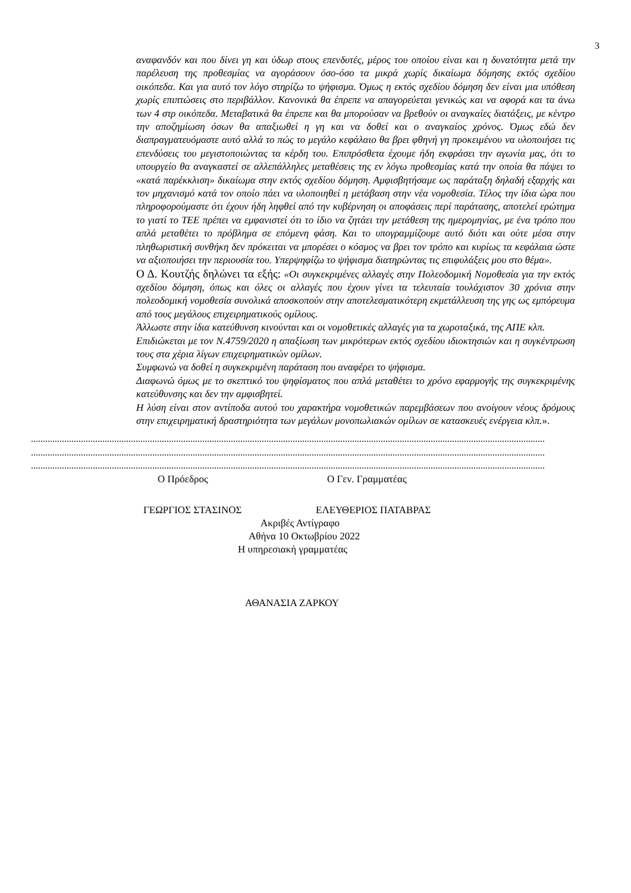3
αναφανδόν και που δίνει γη και ύδωρ στους επενδυτές, μέρος του οποίου είναι και η δυνατότητα μετά την παρέλευση της προθεσμίας να αγοράσουν όσο-όσο τα μικρά χωρίς δικαίωμα δόμησης εκτός σχεδίου οικόπεδα. Και για αυτό τον λόγο στηρίζω το ψήφισμα. Όμως η εκτός σχεδίου δόμηση δεν είναι μια υπόθεση χωρίς επιπτώσεις στο περιβάλλον. Κανονικά θα έπρεπε να απαγορεύεται γενικώς και να αφορά και τα άνω των 4 στρ οικόπεδα. Μεταβατικά θα έπρεπε και θα μπορούσαν να βρεθούν οι αναγκαίες διατάξεις, με κέντρο την αποζημίωση όσων θα απαξιωθεί η γη και να δοθεί και ο αναγκαίος χρόνος. Όμως εδώ δεν διαπραγματευόμαστε αυτό αλλά το πώς το μεγάλο κεφάλαιο θα βρει φθηνή γη προκειμένου να υλοποιήσει τις επενδύσεις του μεγιστοποιώντας τα κέρδη του. Επιπρόσθετα έχουμε ήδη εκφράσει την αγωνία μας, ότι το υπουργείο θα αναγκαστεί σε αλλεπάλληλες μεταθέσεις της εν λόγω προθεσμίας κατά την οποία θα πάψει το «κατά παρέκκλιση» δικαίωμα στην εκτός σχεδίου δόμηση. Αμφισβητήσαμε ως παράταξη δηλαδή εξαρχής και τον μηχανισμό κατά τον οποίο πάει να υλοποιηθεί η μετάβαση στην νέα νομοθεσία. Τέλος την ίδια ώρα που πληροφορούμαστε ότι έχουν ήδη ληφθεί από την κυβέρνηση οι αποφάσεις περί παράτασης, αποτελεί ερώτημα το γιατί το ΤΕΕ πρέπει να εμφανιστεί ότι το ίδιο να ζητάει την μετάθεση της ημερομηνίας, με ένα τρόπο που απλά μεταθέτει το πρόβλημα σε επόμενη φάση. Και το υπογραμμίζουμε αυτό διότι και ούτε μέσα στην πληθωριστική συνθήκη δεν πρόκειται να μπορέσει ο κόσμος να βρει τον τρόπο και κυρίως τα κεφάλαια ώστε να αξιοποιήσει την περιουσία του. Υπερψηφίζω το ψήφισμα διατηρώντας τις επιφυλάξεις μου στο θέμα».
Ο Δ. Κουτζής δηλώνει τα εξής: «Οι συγκεκριμένες αλλαγές στην Πολεοδομική Νομοθεσία για την εκτός σχεδίου δόμηση, όπως και όλες οι αλλαγές που έχουν γίνει τα τελευταία τουλάχιστον 30 χρόνια στην πολεοδομική νομοθεσία συνολικά αποσκοπούν στην αποτελεσματικότερη εκμετάλλευση της γης ως εμπόρευμα από τους μεγάλους επιχειρηματικούς ομίλους.
Άλλωστε στην ίδια κατεύθυνση κινούνται και οι νομοθετικές αλλαγές για τα χωροταξικά, της ΑΠΕ κλπ.
Επιδιώκεται με τον Ν.4759/2020 η απαξίωση των μικρότερων εκτός σχεδίου ιδιοκτησιών και η συγκέντρωση τους στα χέρια λίγων επιχειρηματικών ομίλων.
Συμφωνώ να δοθεί η συγκεκριμένη παράταση που αναφέρει το ψήφισμα.
Διαφωνώ όμως με το σκεπτικό του ψηφίσματος που απλά μεταθέτει το χρόνο εφαρμογής της συγκεκριμένης κατεύθυνσης και δεν την αμφισβητεί.
Η λύση είναι στον αντίποδα αυτού του χαρακτήρα νομοθετικών παρεμβάσεων που ανοίγουν νέους δρόμους στην επιχειρηματική δραστηριότητα των μεγάλων μονοπωλιακών ομίλων σε κατασκευές ενέργεια κλπ.».
........................................................................................................................................................................................................................
........................................................................................................................................................................................................................
........................................................................................................................................................................................................................
Ο Πρόεδρος Ο Γεν. Γραμματέας
ΓΕΩΡΓΙΟΣ ΣΤΑΣΙΝΟΣ ΕΛΕΥΘΕΡΙΟΣ ΠΑΤΑΒΡΑΣ
Ακριβές Αντίγραφο
Αθήνα 10 Οκτωβρίου 2022
Η υπηρεσιακή γραμματέας
ΑΘΑΝΑΣΙΑ ΖΑΡΚΟΥ